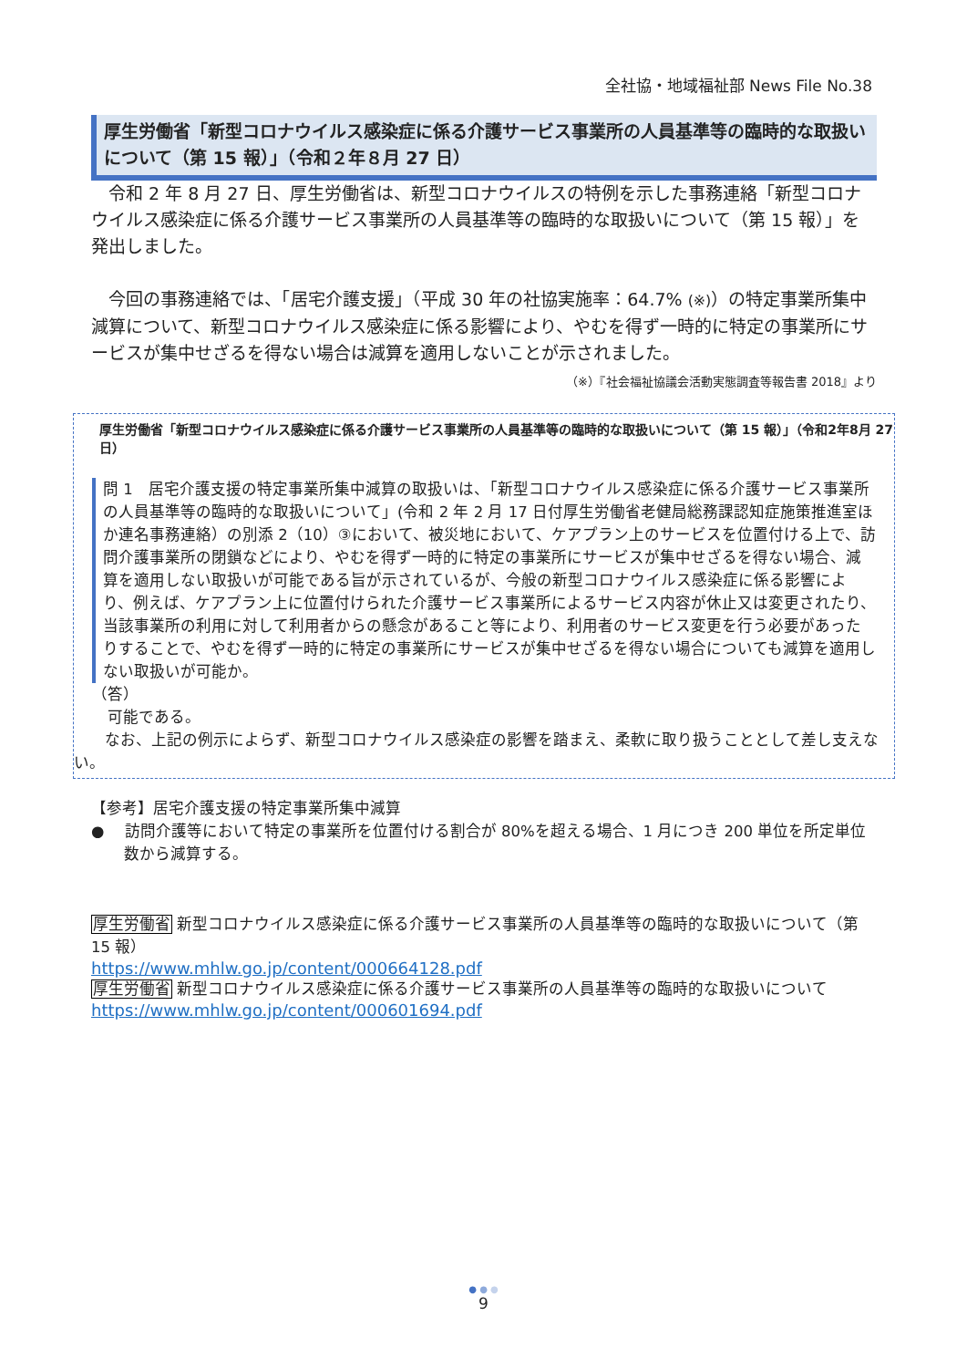全社協・地域福祉部 News File No.38
厚生労働省「新型コロナウイルス感染症に係る介護サービス事業所の人員基準等の臨時的な取扱いについて（第 15 報）」（令和２年８月 27 日）
　令和 2 年 8 月 27 日、厚生労働省は、新型コロナウイルスの特例を示した事務連絡「新型コロナウイルス感染症に係る介護サービス事業所の人員基準等の臨時的な取扱いについて（第 15 報）」を発出しました。
　今回の事務連絡では、「居宅介護支援」（平成 30 年の社協実施率：64.7% (※)）の特定事業所集中減算について、新型コロナウイルス感染症に係る影響により、やむを得ず一時的に特定の事業所にサービスが集中せざるを得ない場合は減算を適用しないことが示されました。
（※）『社会福祉協議会活動実態調査等報告書 2018』より
厚生労働省「新型コロナウイルス感染症に係る介護サービス事業所の人員基準等の臨時的な取扱いについて（第 15 報）」（令和2年8月 27 日）
問 1　居宅介護支援の特定事業所集中減算の取扱いは、「新型コロナウイルス感染症に係る介護サービス事業所の人員基準等の臨時的な取扱いについて」(令和 2 年 2 月 17 日付厚生労働省老健局総務課認知症施策推進室ほか連名事務連絡）の別添 2（10）③において、被災地において、ケアプラン上のサービスを位置付ける上で、訪問介護事業所の閉鎖などにより、やむを得ず一時的に特定の事業所にサービスが集中せざるを得ない場合、減算を適用しない取扱いが可能である旨が示されているが、今般の新型コロナウイルス感染症に係る影響により、例えば、ケアプラン上に位置付けられた介護サービス事業所によるサービス内容が休止又は変更されたり、当該事業所の利用に対して利用者からの懸念があること等により、利用者のサービス変更を行う必要があったりすることで、やむを得ず一時的に特定の事業所にサービスが集中せざるを得ない場合についても減算を適用しない取扱いが可能か。
（答）
　可能である。
　　なお、上記の例示によらず、新型コロナウイルス感染症の影響を踏まえ、柔軟に取り扱うこととして差し支えない。
【参考】居宅介護支援の特定事業所集中減算
●　 訪問介護等において特定の事業所を位置付ける割合が 80%を超える場合、1 月につき 200 単位を所定単位数から減算する。
厚生労働省 新型コロナウイルス感染症に係る介護サービス事業所の人員基準等の臨時的な取扱いについて（第 15 報）
https://www.mhlw.go.jp/content/000664128.pdf
厚生労働省 新型コロナウイルス感染症に係る介護サービス事業所の人員基準等の臨時的な取扱いについて
https://www.mhlw.go.jp/content/000601694.pdf
● ● ●
9